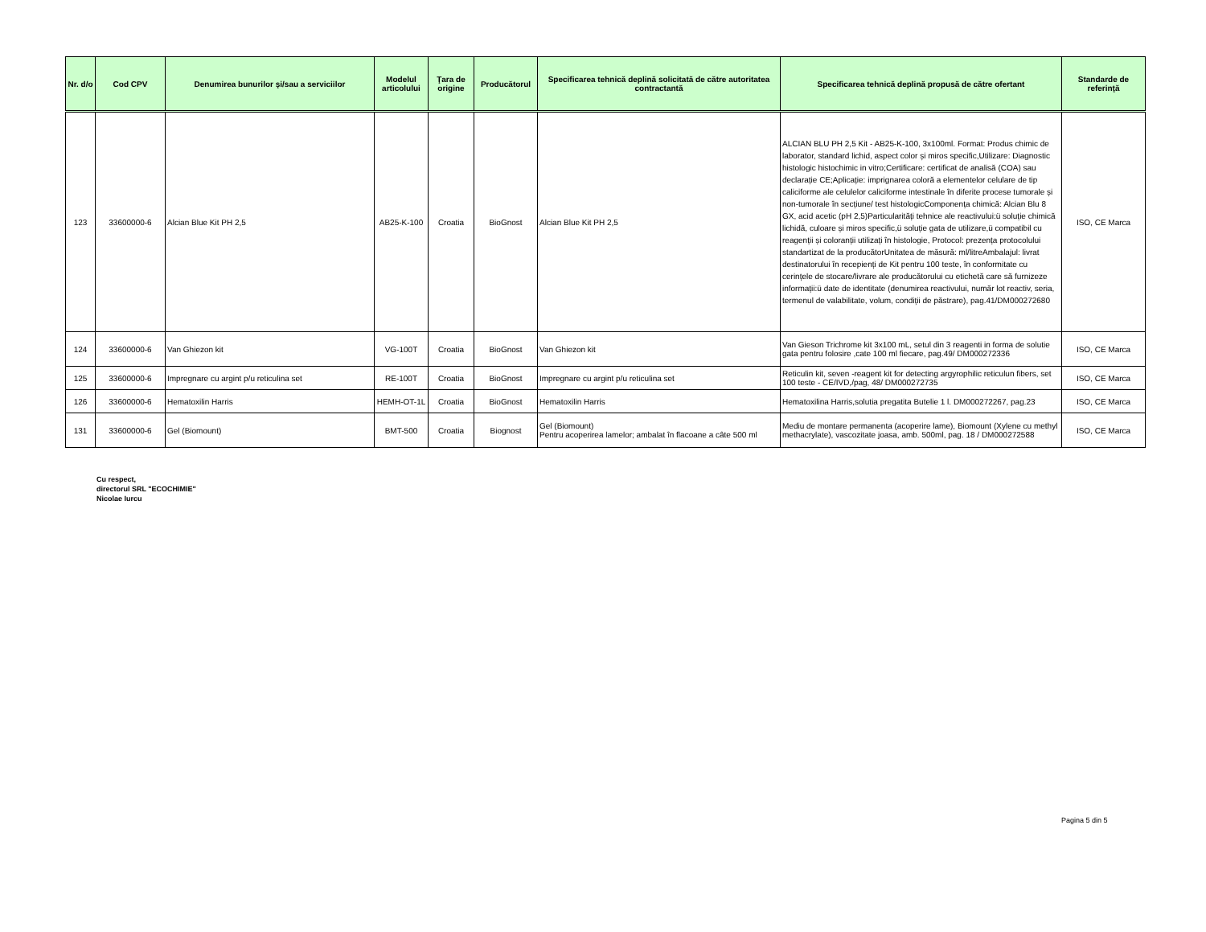| Nr. d/o | Cod CPV | Denumirea bunurilor şi/sau a serviciilor | Modelul articolului | Ţara de origine | Producătorul | Specificarea tehnică deplină solicitată de către autoritatea contractantă | Specificarea tehnică deplină propusă de către ofertant | Standarde de referinţă |
| --- | --- | --- | --- | --- | --- | --- | --- | --- |
| 123 | 33600000-6 | Alcian Blue Kit PH 2,5 | AB25-K-100 | Croatia | BioGnost | Alcian Blue Kit PH 2,5 | ALCIAN BLU PH 2,5 Kit - AB25-K-100, 3x100ml. Format: Produs chimic de laborator, standard lichid, aspect color și miros specific,Utilizare: Diagnostic histologic histochimic in vitro;Certificare: certificat de analisă (COA) sau declarație CE;Aplicație: imprignarea coloră a elementelor celulare de tip caliciforme ale celulelor caliciforme intestinale în diferite procese tumorale și non-tumorale în secțiune/ test histologicComponența chimică: Alcian Blu 8 GX, acid acetic (pH 2,5)Particularități tehnice ale reactivului:ü soluție chimică lichidă, culoare și miros specific,ü soluție gata de utilizare,ü compatibil cu reagenții și coloranții utilizați în histologie, Protocol: prezența protocolului standartizat de la producătorUnitatea de măsură: ml/litreAmbalajul: livrat destinatorului în recepienți de Kit pentru 100 teste, în conformitate cu cerințele de stocare/livrare ale producătorului cu etichetă care să furnizeze informații:ü date de identitate (denumirea reactivului, număr lot reactiv, seria, termenul de valabilitate, volum, condiții de păstrare), pag.41/DM000272680 | ISO, CE Marca |
| 124 | 33600000-6 | Van Ghiezon kit | VG-100T | Croatia | BioGnost | Van Ghiezon kit | Van Gieson Trichrome kit 3x100 mL, setul din 3 reagenti in forma de solutie gata pentru folosire ,cate 100 ml fiecare, pag.49/ DM000272336 | ISO, CE Marca |
| 125 | 33600000-6 | Impregnare cu argint p/u reticulina set | RE-100T | Croatia | BioGnost | Impregnare cu argint p/u reticulina set | Reticulin kit, seven -reagent kit for detecting argyrophilic reticulun fibers, set 100 teste - CE/IVD,/pag, 48/ DM000272735 | ISO, CE Marca |
| 126 | 33600000-6 | Hematoxilin Harris | HEMH-OT-1L | Croatia | BioGnost | Hematoxilin Harris | Hematoxilina Harris,solutia pregatita Butelie 1 l. DM000272267, pag.23 | ISO, CE Marca |
| 131 | 33600000-6 | Gel (Biomount) | BMT-500 | Croatia | Biognost | Gel (Biomount) Pentru acoperirea lamelor; ambalat în flacoane a câte 500 ml | Mediu de montare permanenta (acoperire lame), Biomount (Xylene cu methyl methacrylate), vascozitate joasa, amb. 500ml, pag. 18 / DM000272588 | ISO, CE Marca |
Cu respect,
directorul SRL "ECOCHIMIE"
Nicolae Iurcu
Pagina 5 din 5